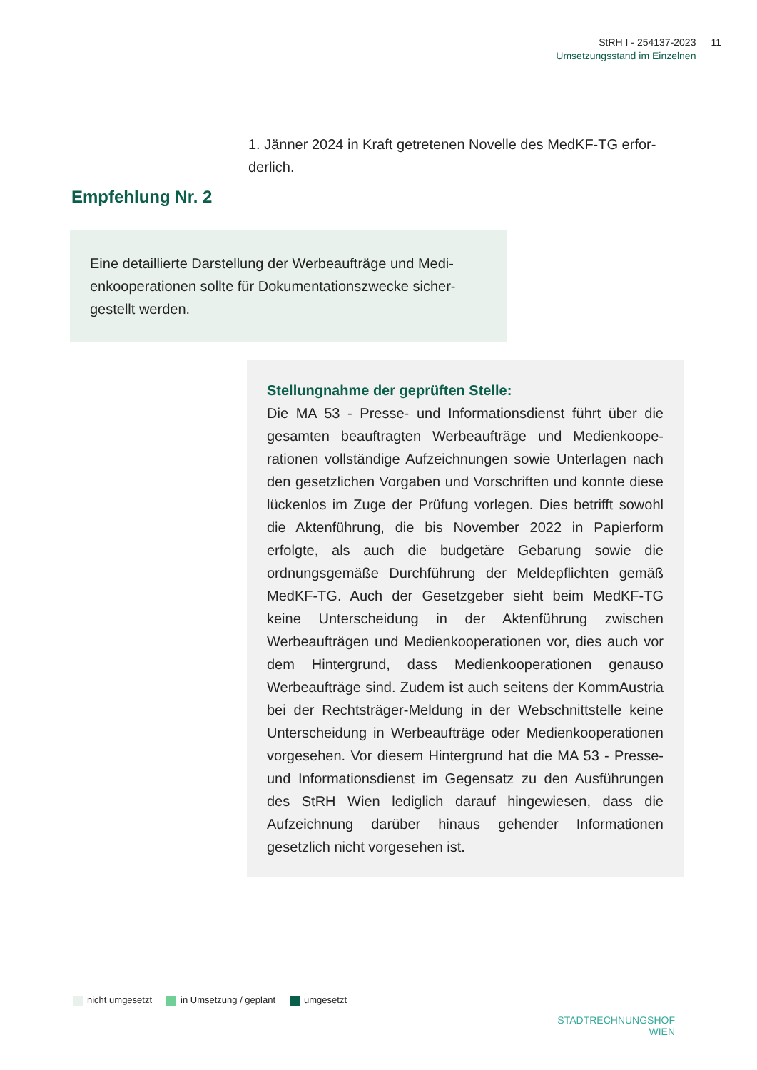StRH I - 254137-2023
Umsetzungsstand im Einzelnen
11
1. Jänner 2024 in Kraft getretenen Novelle des MedKF-TG erfor­derlich.
Empfehlung Nr. 2
Eine detaillierte Darstellung der Werbeaufträge und Medi­enkooperationen sollte für Dokumentationszwecke sicher­gestellt werden.
Stellungnahme der geprüften Stelle:
Die MA 53 - Presse- und Informationsdienst führt über die gesamten beauftragten Werbeaufträge und Medienkoope­rationen vollständige Aufzeichnungen sowie Unterlagen nach den gesetzlichen Vorgaben und Vorschriften und konnte diese lückenlos im Zuge der Prüfung vorlegen. Dies betrifft sowohl die Aktenführung, die bis November 2022 in Papierform erfolgte, als auch die budgetäre Gebarung sowie die ordnungsgemäße Durchführung der Melde­pflichten gemäß MedKF-TG. Auch der Gesetzgeber sieht beim MedKF-TG keine Unterscheidung in der Aktenfüh­rung zwischen Werbeaufträgen und Medienkooperationen vor, dies auch vor dem Hintergrund, dass Medienkoopera­tionen genauso Werbeaufträge sind. Zudem ist auch sei­tens der KommAustria bei der Rechtsträger-Meldung in der Webschnittstelle keine Unterscheidung in Werbeauf­träge oder Medienkooperationen vorgesehen. Vor diesem Hintergrund hat die MA 53 - Presse- und Informations­dienst im Gegensatz zu den Ausführungen des StRH Wien lediglich darauf hingewiesen, dass die Aufzeichnung dar­über hinaus gehender Informationen gesetzlich nicht vor­gesehen ist.
nicht umgesetzt in Umsetzung / geplant umgesetzt
STADTRECHNUNGSHOF
WIEN